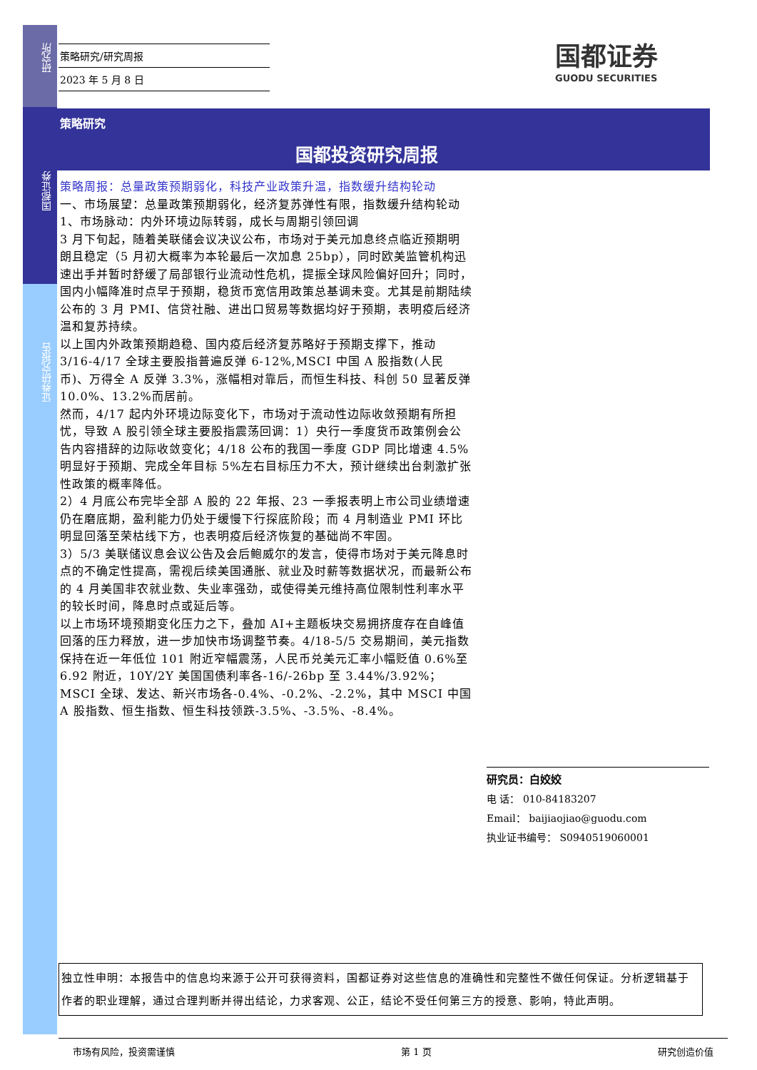研究所
国都证券
证券研究报告
策略研究/研究周报
2023 年 5 月 8 日
国都证券
GUODU SECURITIES
策略研究
国都投资研究周报
策略周报：总量政策预期弱化，科技产业政策升温，指数缓升结构轮动
一、市场展望：总量政策预期弱化，经济复苏弹性有限，指数缓升结构轮动
1、市场脉动：内外环境边际转弱，成长与周期引领回调
3 月下旬起，随着美联储会议决议公布，市场对于美元加息终点临近预期明朗且稳定（5 月初大概率为本轮最后一次加息 25bp），同时欧美监管机构迅速出手并暂时舒缓了局部银行业流动性危机，提振全球风险偏好回升；同时，国内小幅降准时点早于预期，稳货币宽信用政策总基调未变。尤其是前期陆续公布的 3 月 PMI、信贷社融、进出口贸易等数据均好于预期，表明疫后经济温和复苏持续。
以上国内外政策预期趋稳、国内疫后经济复苏略好于预期支撑下，推动 3/16-4/17 全球主要股指普遍反弹 6-12%,MSCI 中国 A 股指数(人民币)、万得全 A 反弹 3.3%，涨幅相对靠后，而恒生科技、科创 50 显著反弹 10.0%、13.2%而居前。
然而，4/17 起内外环境边际变化下，市场对于流动性边际收敛预期有所担忧，导致 A 股引领全球主要股指震荡回调：1）央行一季度货币政策例会公告内容措辞的边际收敛变化；4/18 公布的我国一季度 GDP 同比增速 4.5%明显好于预期、完成全年目标 5%左右目标压力不大，预计继续出台刺激扩张性政策的概率降低。
2）4 月底公布完毕全部 A 股的 22 年报、23 一季报表明上市公司业绩增速仍在磨底期，盈利能力仍处于缓慢下行探底阶段；而 4 月制造业 PMI 环比明显回落至荣枯线下方，也表明疫后经济恢复的基础尚不牢固。
3）5/3 美联储议息会议公告及会后鲍威尔的发言，使得市场对于美元降息时点的不确定性提高，需视后续美国通胀、就业及时薪等数据状况，而最新公布的 4 月美国非农就业数、失业率强劲，或使得美元维持高位限制性利率水平的较长时间，降息时点或延后等。
以上市场环境预期变化压力之下，叠加 AI+主题板块交易拥挤度存在自峰值回落的压力释放，进一步加快市场调整节奏。4/18-5/5 交易期间，美元指数保持在近一年低位 101 附近窄幅震荡，人民币兑美元汇率小幅贬值 0.6%至 6.92 附近，10Y/2Y 美国国债利率各-16/-26bp 至 3.44%/3.92%；MSCI 全球、发达、新兴市场各-0.4%、-0.2%、-2.2%，其中 MSCI 中国 A 股指数、恒生指数、恒生科技领跌-3.5%、-3.5%、-8.4%。
研究员：白姣姣
电 话： 010-84183207
Email： baijiaojiao@guodu.com
执业证书编号： S0940519060001
独立性申明：本报告中的信息均来源于公开可获得资料，国都证券对这些信息的准确性和完整性不做任何保证。分析逻辑基于作者的职业理解，通过合理判断并得出结论，力求客观、公正，结论不受任何第三方的授意、影响，特此声明。
市场有风险，投资需谨慎 第 1 页 研究创造价值